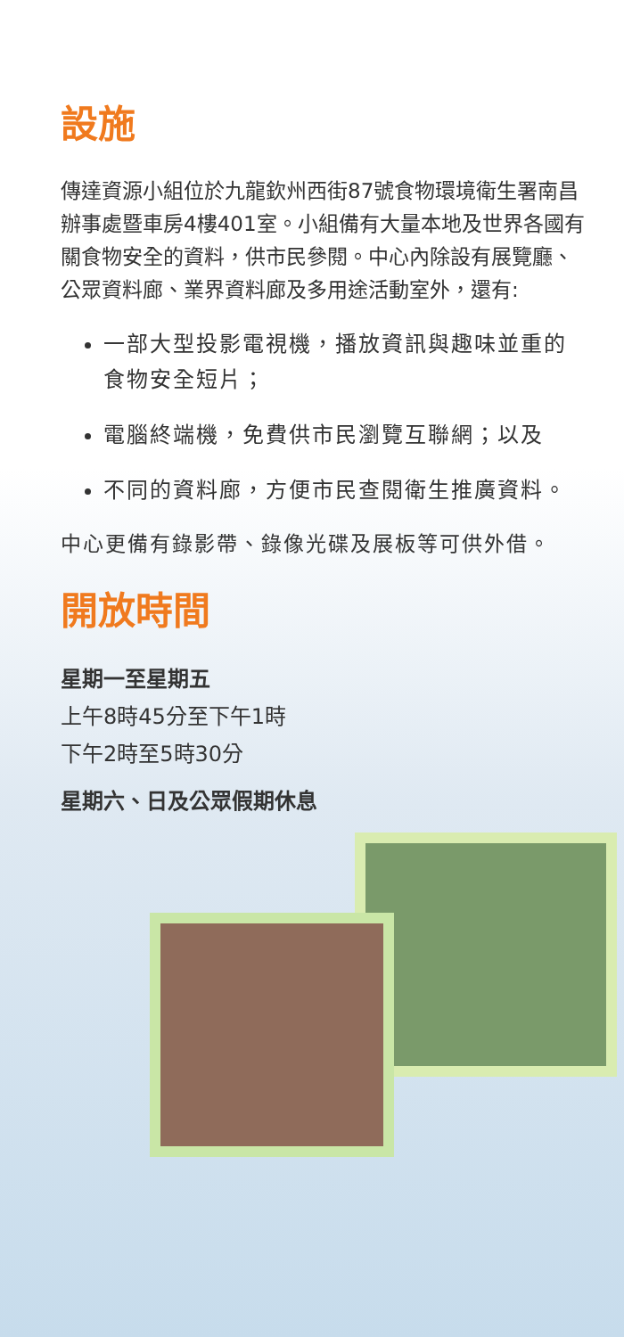設施
傳達資源小組位於九龍欽州西街87號食物環境衛生署南昌辦事處暨車房4樓401室。小組備有大量本地及世界各國有關食物安全的資料，供市民參閱。中心內除設有展覽廳、公眾資料廊、業界資料廊及多用途活動室外，還有:
一部大型投影電視機，播放資訊與趣味並重的食物安全短片；
電腦終端機，免費供市民瀏覽互聯網；以及
不同的資料廊，方便市民查閱衛生推廣資料。
中心更備有錄影帶、錄像光碟及展板等可供外借。
開放時間
星期一至星期五
上午8時45分至下午1時
下午2時至5時30分
星期六、日及公眾假期休息